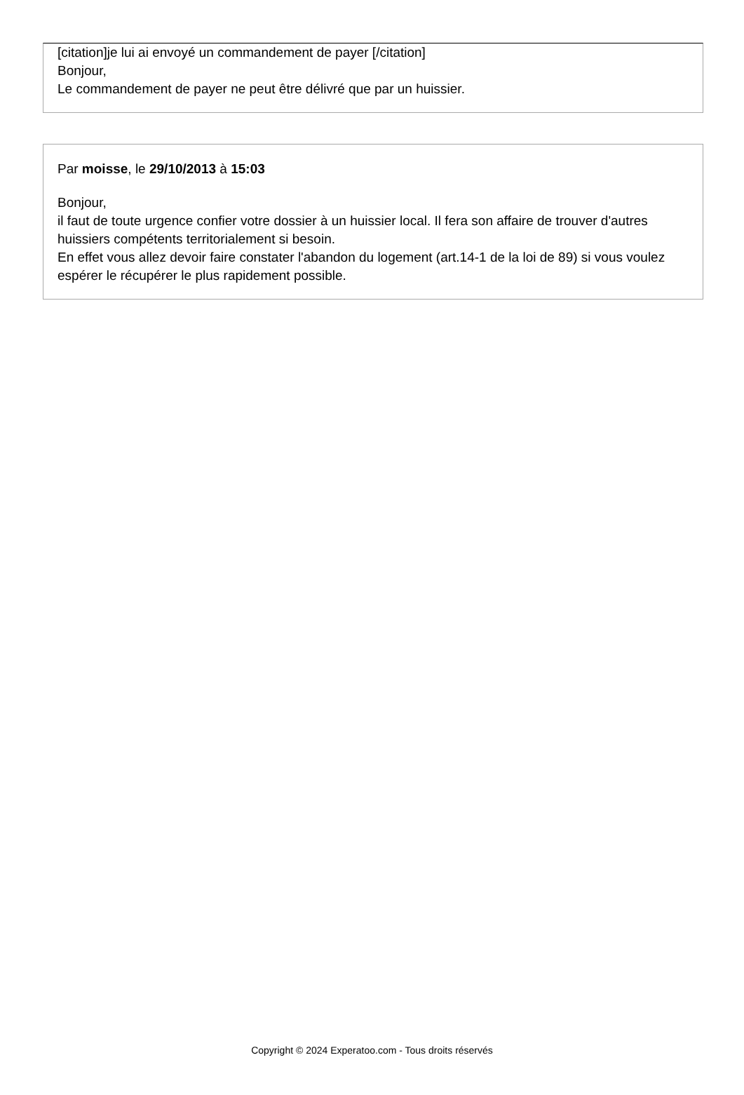[citation]je lui ai envoyé un commandement de payer [/citation]
Bonjour,
Le commandement de payer ne peut être délivré que par un huissier.
Par moisse, le 29/10/2013 à 15:03
Bonjour,
il faut de toute urgence confier votre dossier à un huissier local. Il fera son affaire de trouver d'autres huissiers compétents territorialement si besoin.
En effet vous allez devoir faire constater l'abandon du logement (art.14-1 de la loi de 89) si vous voulez espérer le récupérer le plus rapidement possible.
Copyright © 2024 Experatoo.com - Tous droits réservés